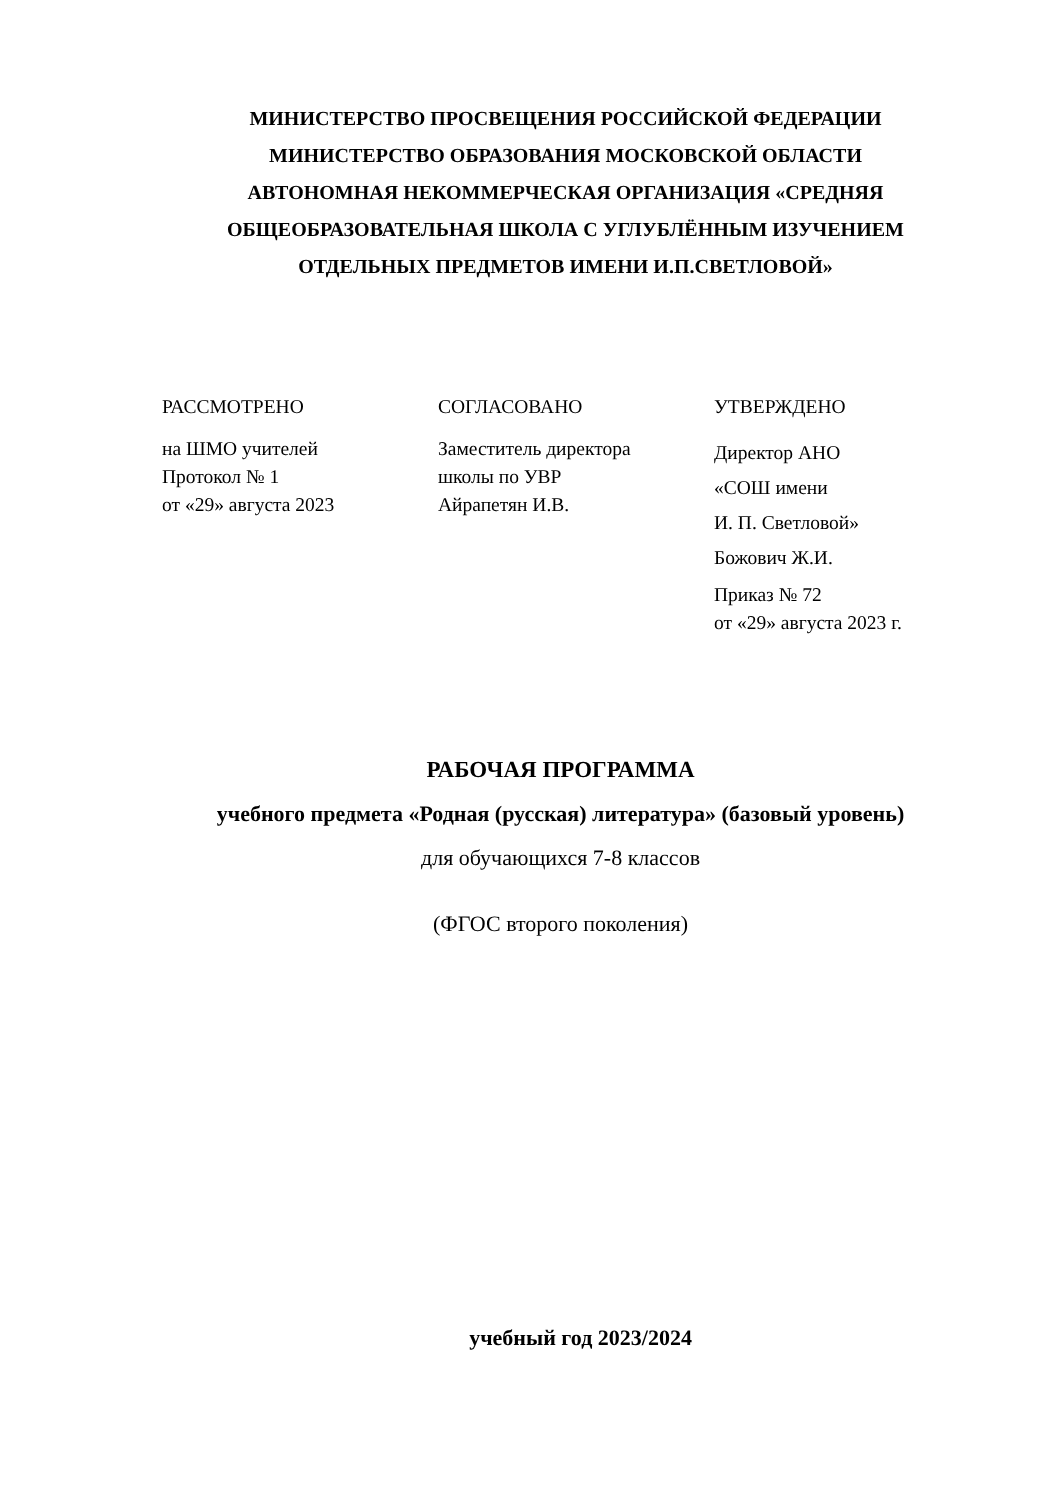МИНИСТЕРСТВО ПРОСВЕЩЕНИЯ РОССИЙСКОЙ ФЕДЕРАЦИИ
МИНИСТЕРСТВО ОБРАЗОВАНИЯ МОСКОВСКОЙ ОБЛАСТИ
АВТОНОМНАЯ НЕКОММЕРЧЕСКАЯ ОРГАНИЗАЦИЯ «СРЕДНЯЯ ОБЩЕОБРАЗОВАТЕЛЬНАЯ ШКОЛА С УГЛУБЛЁННЫМ ИЗУЧЕНИЕМ ОТДЕЛЬНЫХ ПРЕДМЕТОВ ИМЕНИ И.П.СВЕТЛОВОЙ»
РАССМОТРЕНО
на ШМО учителей
Протокол № 1
от «29» августа 2023
СОГЛАСОВАНО
Заместитель директора
школы по УВР
Айрапетян И.В.
УТВЕРЖДЕНО
Директор АНО
«СОШ имени
И. П. Светловой»
Божович Ж.И.
Приказ № 72
от «29» августа 2023 г.
РАБОЧАЯ ПРОГРАММА
учебного предмета «Родная (русская) литература» (базовый уровень)
для обучающихся 7-8 классов
(ФГОС второго поколения)
учебный год 2023/2024